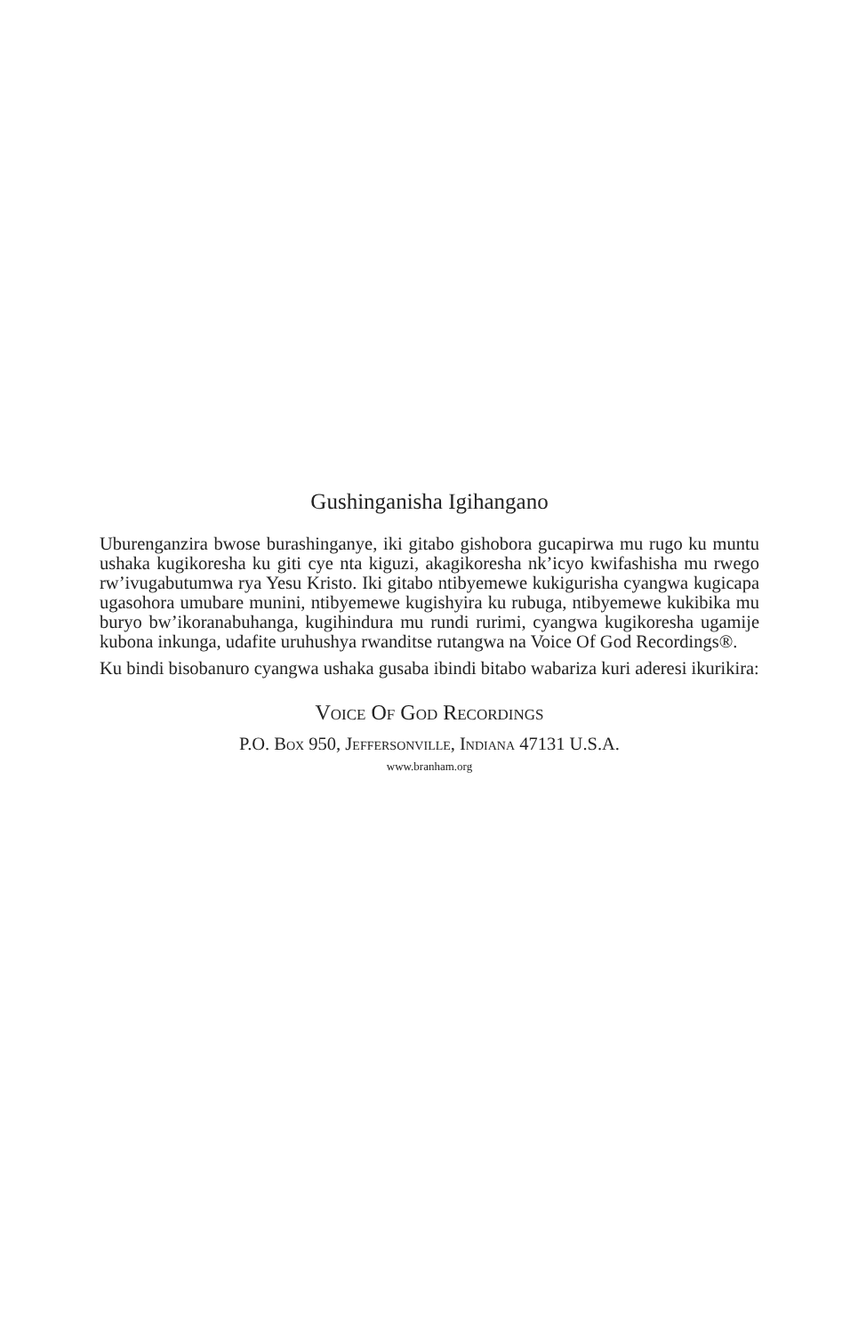Gushinganisha Igihangano
Uburenganzira bwose burashinganye, iki gitabo gishobora gucapirwa mu rugo ku muntu ushaka kugikoresha ku giti cye nta kiguzi, akagikoresha nk’icyo kwifashisha mu rwego rw’ivugabutumwa rya Yesu Kristo. Iki gitabo ntibyemewe kukigurisha cyangwa kugicapa ugasohora umubare munini, ntibyemewe kugishyira ku rubuga, ntibyemewe kukibika mu buryo bw’ikoranabuhanga, kugihindura mu rundi rurimi, cyangwa kugikoresha ugamije kubona inkunga, udafite uruhushya rwanditse rutangwa na Voice Of God Recordings®.
Ku bindi bisobanuro cyangwa ushaka gusaba ibindi bitabo wabariza kuri aderesi ikurikira:
Voice Of God Recordings
P.O. Box 950, Jeffersonville, Indiana 47131 U.S.A.
www.branham.org